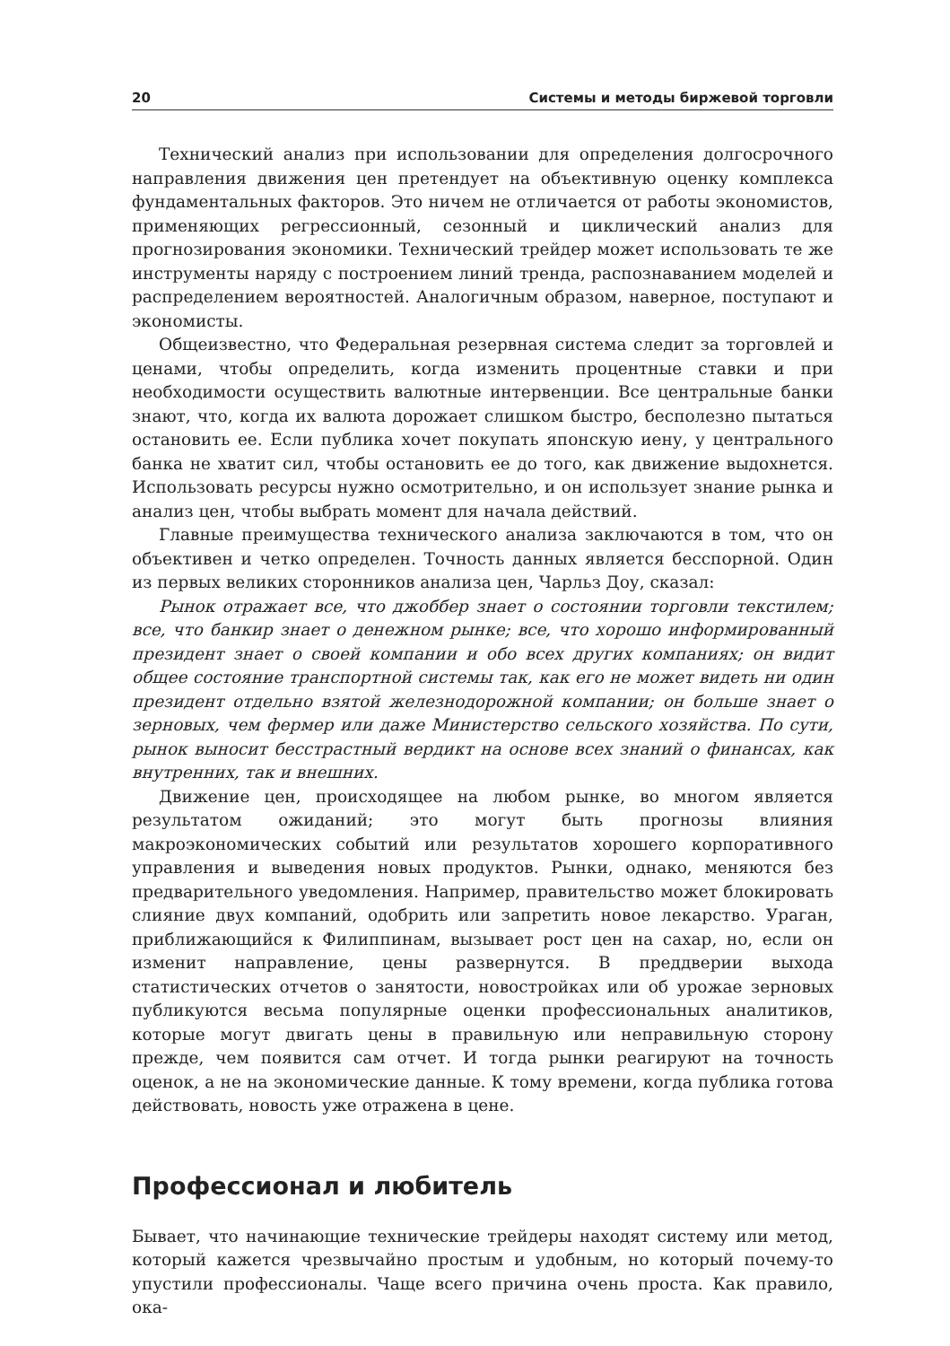20 Системы и методы биржевой торговли
Технический анализ при использовании для определения долгосрочного направления движения цен претендует на объективную оценку комплекса фундаментальных факторов. Это ничем не отличается от работы экономистов, применяющих регрессионный, сезонный и циклический анализ для прогнозирования экономики. Технический трейдер может использовать те же инструменты наряду с построением линий тренда, распознаванием моделей и распределением вероятностей. Аналогичным образом, наверное, поступают и экономисты.
Общеизвестно, что Федеральная резервная система следит за торговлей и ценами, чтобы определить, когда изменить процентные ставки и при необходимости осуществить валютные интервенции. Все центральные банки знают, что, когда их валюта дорожает слишком быстро, бесполезно пытаться остановить ее. Если публика хочет покупать японскую иену, у центрального банка не хватит сил, чтобы остановить ее до того, как движение выдохнется. Использовать ресурсы нужно осмотрительно, и он использует знание рынка и анализ цен, чтобы выбрать момент для начала действий.
Главные преимущества технического анализа заключаются в том, что он объективен и четко определен. Точность данных является бесспорной. Один из первых великих сторонников анализа цен, Чарльз Доу, сказал:
Рынок отражает все, что джоббер знает о состоянии торговли текстилем; все, что банкир знает о денежном рынке; все, что хорошо информированный президент знает о своей компании и обо всех других компаниях; он видит общее состояние транспортной системы так, как его не может видеть ни один президент отдельно взятой железнодорожной компании; он больше знает о зерновых, чем фермер или даже Министерство сельского хозяйства. По сути, рынок выносит бесстрастный вердикт на основе всех знаний о финансах, как внутренних, так и внешних.
Движение цен, происходящее на любом рынке, во многом является результатом ожиданий; это могут быть прогнозы влияния макроэкономических событий или результатов хорошего корпоративного управления и выведения новых продуктов. Рынки, однако, меняются без предварительного уведомления. Например, правительство может блокировать слияние двух компаний, одобрить или запретить новое лекарство. Ураган, приближающийся к Филиппинам, вызывает рост цен на сахар, но, если он изменит направление, цены развернутся. В преддверии выхода статистических отчетов о занятости, новостройках или об урожае зерновых публикуются весьма популярные оценки профессиональных аналитиков, которые могут двигать цены в правильную или неправильную сторону прежде, чем появится сам отчет. И тогда рынки реагируют на точность оценок, а не на экономические данные. К тому времени, когда публика готова действовать, новость уже отражена в цене.
Профессионал и любитель
Бывает, что начинающие технические трейдеры находят систему или метод, который кажется чрезвычайно простым и удобным, но который почему-то упустили профессионалы. Чаще всего причина очень проста. Как правило, ока-